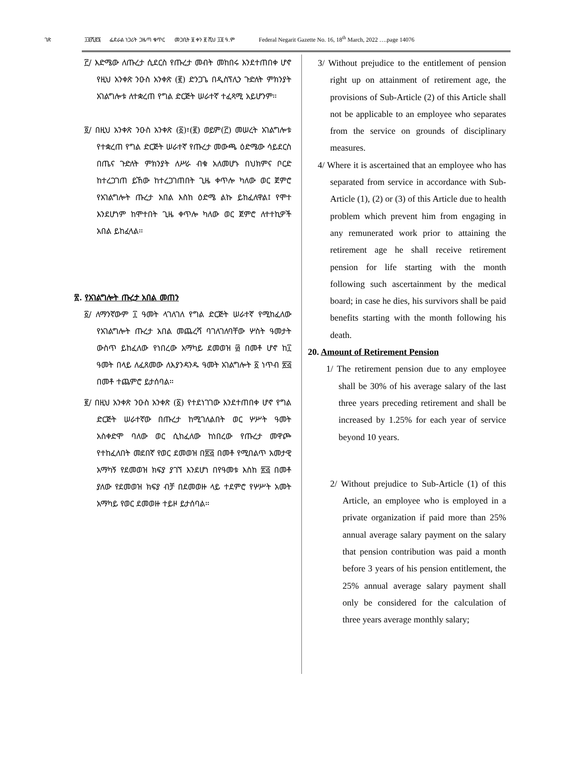ገጽ ፲፬ሺ፸፮ ፌደራል ነጋሪት ጋዜጣ ቁጥር መጋቢት ፱ ቀን ፪ ሺህ ፲፬ ዓ.ም Federal Negarit Gazette No. 16, 18<sup>th</sup> March, 2022 ….page 14076
፫/ እድሜው ለጡረታ ሲደርስ የጡረታ መብት መከበሩ እንደተጠበቀ ሆኖ የዚህ አንቀጽ ንዑስ አንቀጽ (፪) ድንጋጌ በዲስፕሊን ጉድለት ምክንያት አገልግሎቱ ለተቋረጠ የግል ድርጅት ሠራተኛ ተፈጻሚ አይሆንም፡፡
፬/ በዚህ አንቀጽ ንዑስ አንቀጽ (፩)፣(፪) ወይም(፫) መሠረት አገልግሎቱ የተቋረጠ የግል ድርጅት ሠራተኛ የጡረታ መውጫ ዕድሜው ሳይደርስ በጤና ጉድለት ምክንያት ለሥራ ብቁ አለመሆኑ በህክምና ቦርድ ከተረጋገጠ ይኸው ከተረጋገጠበት ጊዜ ቀጥሎ ካለው ወር ጀምሮ የአገልግሎት ጡረታ አበል እስከ ዕድሜ ልኩ ይከፈለዋል፤ የሞተ እንደሆነም ከሞተበት ጊዜ ቀጥሎ ካለው ወር ጀምሮ ለተተኪዎች አበል ይከፈላል፡፡
፳. የአገልግሎት ጡረታ አበል መጠን
፩/ ለማንኛውም ፲ ዓመት ላገለገለ የግል ድርጅት ሠራተኛ የሚከፈለው የአገልግሎት ጡረታ አበል መጨረሻ ባገለገለባቸው ሦስት ዓመታት ውስጥ ይከፈለው የነበረው አማካይ ደመወዝ ፴ በመቶ ሆኖ ከ፲ ዓመት በላይ ለፈጸመው ለእያንዳንዱ ዓመት አገልግሎት ፩ ነጥብ ፳፭ በመቶ ተጨምሮ ይታሰባል፡፡
፪/ በዚህ አንቀጽ ንዑስ አንቀጽ (፩) የተደነገገው እንደተጠበቀ ሆኖ የግል ድርጅት ሠራተኛው በጡረታ ከሚገለልበት ወር ሦሥት ዓመት አስቀድሞ ባለው ወር ሲከፈለው ከነበረው የጡረታ መዋጮ የተከፈለበት መደበኛ የወር ደመወዝ በ፳፭ በመቶ የሚበልጥ አመታዊ አማካኝ የደመወዝ ክፍያ ያገኘ እንደሆነ በየዓመቱ እስከ ፳፭ በመቶ ያለው የደመወዝ ክፍያ ብቻ በደመወዙ ላይ ተደምሮ የሦሥት አመት አማካይ የወር ደመወዙ ተይዞ ይታሰባል፡፡
3/ Without prejudice to the entitlement of pension right up on attainment of retirement age, the provisions of Sub-Article (2) of this Article shall not be applicable to an employee who separates from the service on grounds of disciplinary measures.
4/ Where it is ascertained that an employee who has separated from service in accordance with Sub-Article (1), (2) or (3) of this Article due to health problem which prevent him from engaging in any remunerated work prior to attaining the retirement age he shall receive retirement pension for life starting with the month following such ascertainment by the medical board; in case he dies, his survivors shall be paid benefits starting with the month following his death.
20. Amount of Retirement Pension
1/ The retirement pension due to any employee shall be 30% of his average salary of the last three years preceding retirement and shall be increased by 1.25% for each year of service beyond 10 years.
2/ Without prejudice to Sub-Article (1) of this Article, an employee who is employed in a private organization if paid more than 25% annual average salary payment on the salary that pension contribution was paid a month before 3 years of his pension entitlement, the 25% annual average salary payment shall only be considered for the calculation of three years average monthly salary;